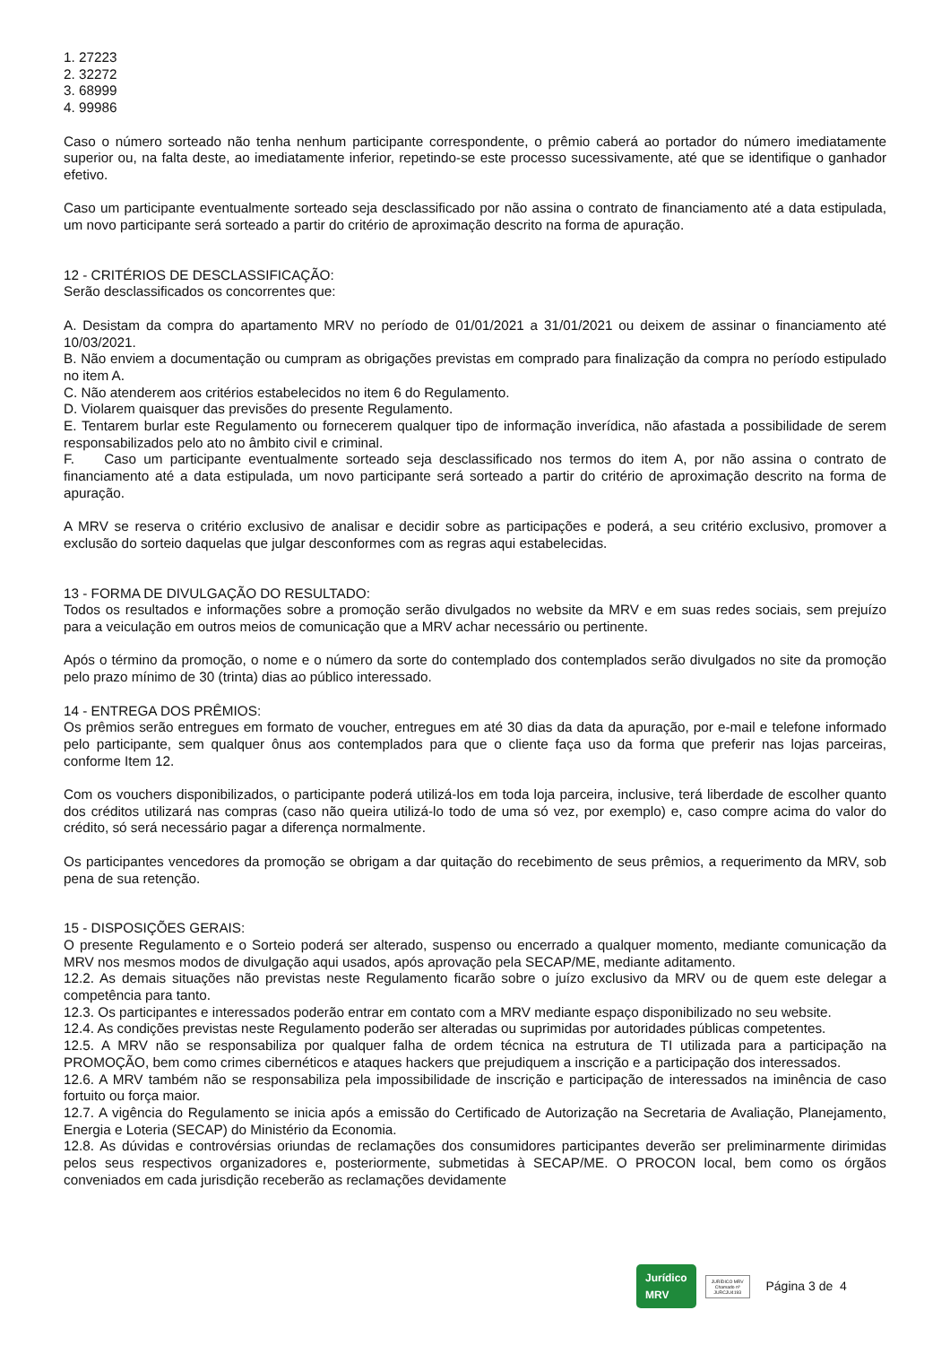1. 27223
2. 32272
3. 68999
4. 99986
Caso o número sorteado não tenha nenhum participante correspondente, o prêmio caberá ao portador do número imediatamente superior ou, na falta deste, ao imediatamente inferior, repetindo-se este processo sucessivamente, até que se identifique o ganhador efetivo.
Caso um participante eventualmente sorteado seja desclassificado por não assina o contrato de financiamento até a data estipulada, um novo participante será sorteado a partir do critério de aproximação descrito na forma de apuração.
12 - CRITÉRIOS DE DESCLASSIFICAÇÃO:
Serão desclassificados os concorrentes que:
A. Desistam da compra do apartamento MRV no período de 01/01/2021 a 31/01/2021 ou deixem de assinar o financiamento até 10/03/2021.
B. Não enviem a documentação ou cumpram as obrigações previstas em comprado para finalização da compra no período estipulado no item A.
C. Não atenderem aos critérios estabelecidos no item 6 do Regulamento.
D. Violarem quaisquer das previsões do presente Regulamento.
E. Tentarem burlar este Regulamento ou fornecerem qualquer tipo de informação inverídica, não afastada a possibilidade de serem responsabilizados pelo ato no âmbito civil e criminal.
F. Caso um participante eventualmente sorteado seja desclassificado nos termos do item A, por não assina o contrato de financiamento até a data estipulada, um novo participante será sorteado a partir do critério de aproximação descrito na forma de apuração.
A MRV se reserva o critério exclusivo de analisar e decidir sobre as participações e poderá, a seu critério exclusivo, promover a exclusão do sorteio daquelas que julgar desconformes com as regras aqui estabelecidas.
13 - FORMA DE DIVULGAÇÃO DO RESULTADO:
Todos os resultados e informações sobre a promoção serão divulgados no website da MRV e em suas redes sociais, sem prejuízo para a veiculação em outros meios de comunicação que a MRV achar necessário ou pertinente.
Após o término da promoção, o nome e o número da sorte do contemplado dos contemplados serão divulgados no site da promoção pelo prazo mínimo de 30 (trinta) dias ao público interessado.
14 - ENTREGA DOS PRÊMIOS:
Os prêmios serão entregues em formato de voucher, entregues em até 30 dias da data da apuração, por e-mail e telefone informado pelo participante, sem qualquer ônus aos contemplados para que o cliente faça uso da forma que preferir nas lojas parceiras, conforme Item 12.
Com os vouchers disponibilizados, o participante poderá utilizá-los em toda loja parceira, inclusive, terá liberdade de escolher quanto dos créditos utilizará nas compras (caso não queira utilizá-lo todo de uma só vez, por exemplo) e, caso compre acima do valor do crédito, só será necessário pagar a diferença normalmente.
Os participantes vencedores da promoção se obrigam a dar quitação do recebimento de seus prêmios, a requerimento da MRV, sob pena de sua retenção.
15 - DISPOSIÇÕES GERAIS:
O presente Regulamento e o Sorteio poderá ser alterado, suspenso ou encerrado a qualquer momento, mediante comunicação da MRV nos mesmos modos de divulgação aqui usados, após aprovação pela SECAP/ME, mediante aditamento.
12.2. As demais situações não previstas neste Regulamento ficarão sobre o juízo exclusivo da MRV ou de quem este delegar a competência para tanto.
12.3. Os participantes e interessados poderão entrar em contato com a MRV mediante espaço disponibilizado no seu website.
12.4. As condições previstas neste Regulamento poderão ser alteradas ou suprimidas por autoridades públicas competentes.
12.5. A MRV não se responsabiliza por qualquer falha de ordem técnica na estrutura de TI utilizada para a participação na PROMOÇÃO, bem como crimes cibernéticos e ataques hackers que prejudiquem a inscrição e a participação dos interessados.
12.6. A MRV também não se responsabiliza pela impossibilidade de inscrição e participação de interessados na iminência de caso fortuito ou força maior.
12.7. A vigência do Regulamento se inicia após a emissão do Certificado de Autorização na Secretaria de Avaliação, Planejamento, Energia e Loteria (SECAP) do Ministério da Economia.
12.8. As dúvidas e controvérsias oriundas de reclamações dos consumidores participantes deverão ser preliminarmente dirimidas pelos seus respectivos organizadores e, posteriormente, submetidas à SECAP/ME. O PROCON local, bem como os órgãos conveniados em cada jurisdição receberão as reclamações devidamente
Jurídico
MRV
JURÍDICO MRV
Chamado nº
JURCJU4193
Página 3 de 4